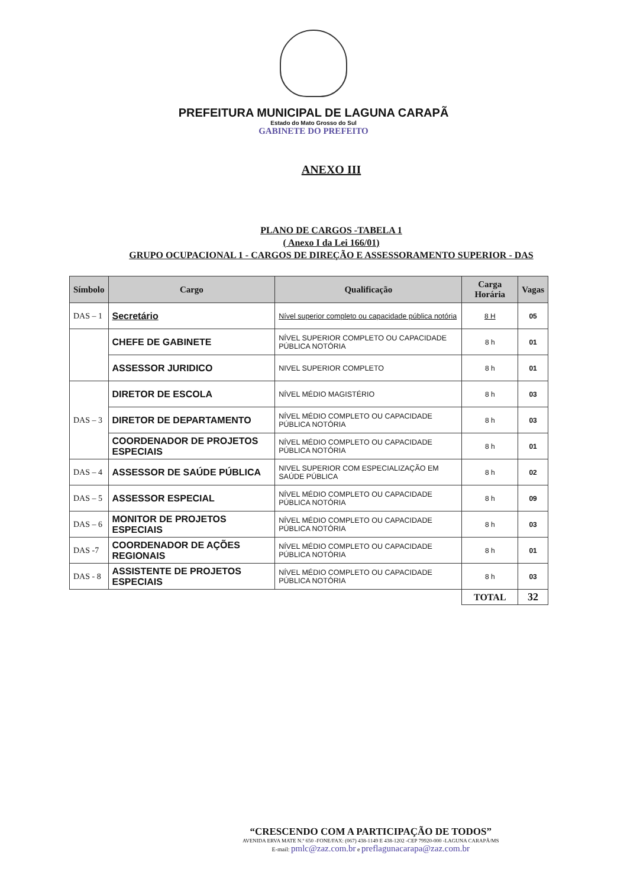PREFEITURA MUNICIPAL DE LAGUNA CARAPÃ
Estado do Mato Grosso do Sul
GABINETE DO PREFEITO
ANEXO III
PLANO DE CARGOS -TABELA 1
( Anexo I da Lei 166/01)
GRUPO OCUPACIONAL 1 - CARGOS DE DIREÇÃO E ASSESSORAMENTO SUPERIOR - DAS
| Símbolo | Cargo | Qualificação | Carga Horária | Vagas |
| --- | --- | --- | --- | --- |
| DAS – 1 | Secretário | Nível superior completo ou capacidade pública notória | 8 H | 05 |
| | CHEFE DE GABINETE | NÍVEL SUPERIOR COMPLETO OU CAPACIDADE PÚBLICA NOTÓRIA | 8 h | 01 |
| | ASSESSOR JURIDICO | NIVEL SUPERIOR COMPLETO | 8 h | 01 |
| DAS – 3 | DIRETOR DE ESCOLA | NÍVEL MÉDIO MAGISTÉRIO | 8 h | 03 |
| | DIRETOR DE DEPARTAMENTO | NÍVEL MÉDIO COMPLETO OU CAPACIDADE PÚBLICA NOTÓRIA | 8 h | 03 |
| | COORDENADOR DE PROJETOS ESPECIAIS | NÍVEL MÉDIO COMPLETO OU CAPACIDADE PÚBLICA NOTÓRIA | 8 h | 01 |
| DAS – 4 | ASSESSOR DE SAÚDE PÚBLICA | NIVEL SUPERIOR COM ESPECIALIZAÇÃO EM SAÚDE PÚBLICA | 8 h | 02 |
| DAS – 5 | ASSESSOR ESPECIAL | NÍVEL MÉDIO COMPLETO OU CAPACIDADE PÚBLICA NOTÓRIA | 8 h | 09 |
| DAS – 6 | MONITOR DE PROJETOS ESPECIAIS | NÍVEL MÉDIO COMPLETO OU CAPACIDADE PÚBLICA NOTÓRIA | 8 h | 03 |
| DAS -7 | COORDENADOR DE AÇÕES REGIONAIS | NÍVEL MÉDIO COMPLETO OU CAPACIDADE PÚBLICA NOTÓRIA | 8 h | 01 |
| DAS - 8 | ASSISTENTE DE PROJETOS ESPECIAIS | NÍVEL MÉDIO COMPLETO OU CAPACIDADE PÚBLICA NOTÓRIA | 8 h | 03 |
| | | | TOTAL | 32 |
“CRESCENDO COM A PARTICIPAÇÃO DE TODOS”
AVENIDA ERVA MATE N.º 650 -FONE/FAX: (067) 438-1149 E 438-1202 -CEP 79920-000 -LAGUNA CARAPÃ/MS
E-mail: pmlc@zaz.com.br e preflagunacarapa@zaz.com.br